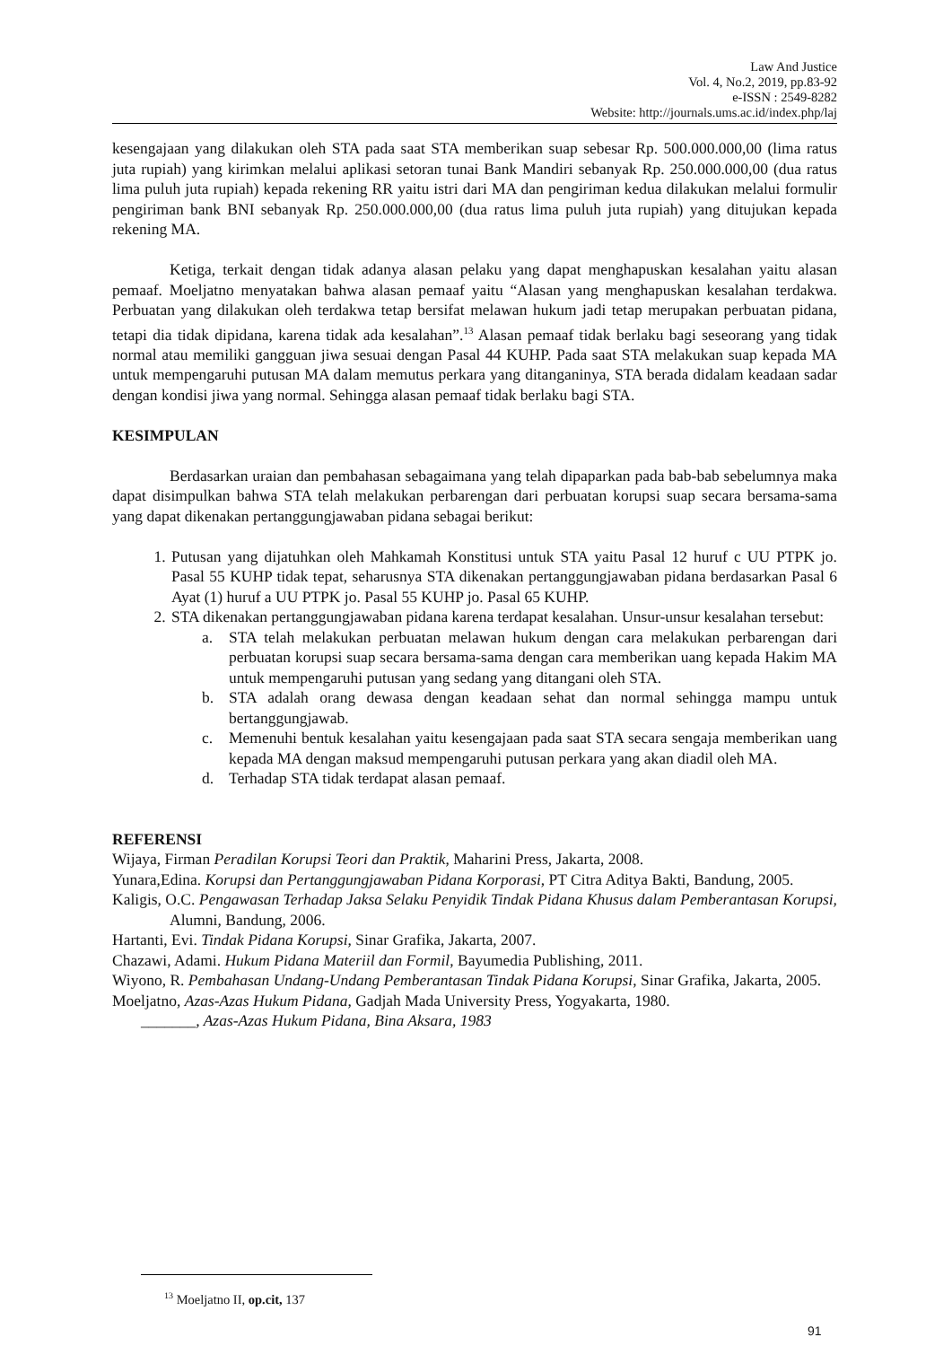Law And Justice
Vol. 4, No.2, 2019, pp.83-92
e-ISSN : 2549-8282
Website: http://journals.ums.ac.id/index.php/laj
kesengajaan yang dilakukan oleh STA pada saat STA memberikan suap sebesar Rp. 500.000.000,00 (lima ratus juta rupiah) yang kirimkan melalui aplikasi setoran tunai Bank Mandiri sebanyak Rp. 250.000.000,00 (dua ratus lima puluh juta rupiah) kepada rekening RR yaitu istri dari MA dan pengiriman kedua dilakukan melalui formulir pengiriman bank BNI sebanyak Rp. 250.000.000,00 (dua ratus lima puluh juta rupiah) yang ditujukan kepada rekening MA.
Ketiga, terkait dengan tidak adanya alasan pelaku yang dapat menghapuskan kesalahan yaitu alasan pemaaf. Moeljatno menyatakan bahwa alasan pemaaf yaitu “Alasan yang menghapuskan kesalahan terdakwa. Perbuatan yang dilakukan oleh terdakwa tetap bersifat melawan hukum jadi tetap merupakan perbuatan pidana, tetapi dia tidak dipidana, karena tidak ada kesalahan”.<sup>13</sup> Alasan pemaaf tidak berlaku bagi seseorang yang tidak normal atau memiliki gangguan jiwa sesuai dengan Pasal 44 KUHP. Pada saat STA melakukan suap kepada MA untuk mempengaruhi putusan MA dalam memutus perkara yang ditanganinya, STA berada didalam keadaan sadar dengan kondisi jiwa yang normal. Sehingga alasan pemaaf tidak berlaku bagi STA.
KESIMPULAN
Berdasarkan uraian dan pembahasan sebagaimana yang telah dipaparkan pada bab-bab sebelumnya maka dapat disimpulkan bahwa STA telah melakukan perbarengan dari perbuatan korupsi suap secara bersama-sama yang dapat dikenakan pertanggungjawaban pidana sebagai berikut:
1. Putusan yang dijatuhkan oleh Mahkamah Konstitusi untuk STA yaitu Pasal 12 huruf c UU PTPK jo. Pasal 55 KUHP tidak tepat, seharusnya STA dikenakan pertanggungjawaban pidana berdasarkan Pasal 6 Ayat (1) huruf a UU PTPK jo. Pasal 55 KUHP jo. Pasal 65 KUHP.
2. STA dikenakan pertanggungjawaban pidana karena terdapat kesalahan. Unsur-unsur kesalahan tersebut:
a. STA telah melakukan perbuatan melawan hukum dengan cara melakukan perbarengan dari perbuatan korupsi suap secara bersama-sama dengan cara memberikan uang kepada Hakim MA untuk mempengaruhi putusan yang sedang yang ditangani oleh STA.
b. STA adalah orang dewasa dengan keadaan sehat dan normal sehingga mampu untuk bertanggungjawab.
c. Memenuhi bentuk kesalahan yaitu kesengajaan pada saat STA secara sengaja memberikan uang kepada MA dengan maksud mempengaruhi putusan perkara yang akan diadil oleh MA.
d. Terhadap STA tidak terdapat alasan pemaaf.
REFERENSI
Wijaya, Firman Peradilan Korupsi Teori dan Praktik, Maharini Press, Jakarta, 2008.
Yunara,Edina. Korupsi dan Pertanggungjawaban Pidana Korporasi, PT Citra Aditya Bakti, Bandung, 2005.
Kaligis, O.C. Pengawasan Terhadap Jaksa Selaku Penyidik Tindak Pidana Khusus dalam Pemberantasan Korupsi, Alumni, Bandung, 2006.
Hartanti, Evi. Tindak Pidana Korupsi, Sinar Grafika, Jakarta, 2007.
Chazawi, Adami. Hukum Pidana Materiil dan Formil, Bayumedia Publishing, 2011.
Wiyono, R. Pembahasan Undang-Undang Pemberantasan Tindak Pidana Korupsi, Sinar Grafika, Jakarta, 2005.
Moeljatno, Azas-Azas Hukum Pidana, Gadjah Mada University Press, Yogyakarta, 1980.
_______, Azas-Azas Hukum Pidana, Bina Aksara, 1983
<sup>13</sup> Moeljatno II, op.cit, 137
91